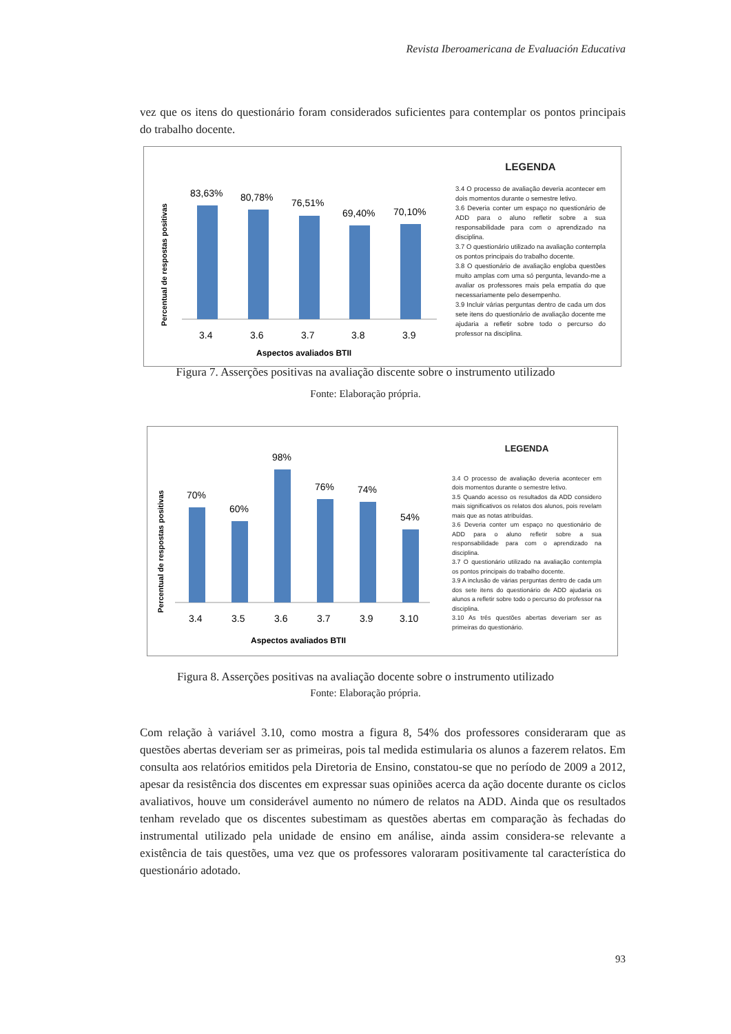Revista Iberoamericana de Evaluación Educativa
vez que os itens do questionário foram considerados suficientes para contemplar os pontos principais do trabalho docente.
Percentual de respostas positivas
83,63%
80,78%
76,51%
69,40%
70,10%
3.4
3.6
3.7
3.8
3.9
Aspectos avaliados BTII
LEGENDA
3.4 O processo de avaliação deveria acontecer em dois momentos durante o semestre letivo.
3.6 Deveria conter um espaço no questionário de ADD para o aluno refletir sobre a sua responsabilidade para com o aprendizado na disciplina.
3.7 O questionário utilizado na avaliação contempla os pontos principais do trabalho docente.
3.8 O questionário de avaliação engloba questões muito amplas com uma só pergunta, levando-me a avaliar os professores mais pela empatia do que necessariamente pelo desempenho.
3.9 Incluir várias perguntas dentro de cada um dos sete itens do questionário de avaliação docente me ajudaria a refletir sobre todo o percurso do professor na disciplina.
Figura 7. Asserções positivas na avaliação discente sobre o instrumento utilizado
Fonte: Elaboração própria.
Percentual de respostas positivas
70%
60%
98%
76%
74%
54%
3.4
3.5
3.6
3.7
3.9
3.10
Aspectos avaliados BTII
LEGENDA
3.4 O processo de avaliação deveria acontecer em dois momentos durante o semestre letivo.
3.5 Quando acesso os resultados da ADD considero mais significativos os relatos dos alunos, pois revelam mais que as notas atribuídas.
3.6 Deveria conter um espaço no questionário de ADD para o aluno refletir sobre a sua responsabilidade para com o aprendizado na disciplina.
3.7 O questionário utilizado na avaliação contempla os pontos principais do trabalho docente.
3.9 A inclusão de várias perguntas dentro de cada um dos sete itens do questionário de ADD ajudaria os alunos a refletir sobre todo o percurso do professor na disciplina.
3.10 As três questões abertas deveriam ser as primeiras do questionário.
Figura 8. Asserções positivas na avaliação docente sobre o instrumento utilizado
Fonte: Elaboração própria.
Com relação à variável 3.10, como mostra a figura 8, 54% dos professores consideraram que as questões abertas deveriam ser as primeiras, pois tal medida estimularia os alunos a fazerem relatos. Em consulta aos relatórios emitidos pela Diretoria de Ensino, constatou-se que no período de 2009 a 2012, apesar da resistência dos discentes em expressar suas opiniões acerca da ação docente durante os ciclos avaliativos, houve um considerável aumento no número de relatos na ADD. Ainda que os resultados tenham revelado que os discentes subestimam as questões abertas em comparação às fechadas do instrumental utilizado pela unidade de ensino em análise, ainda assim considera-se relevante a existência de tais questões, uma vez que os professores valoraram positivamente tal característica do questionário adotado.
93